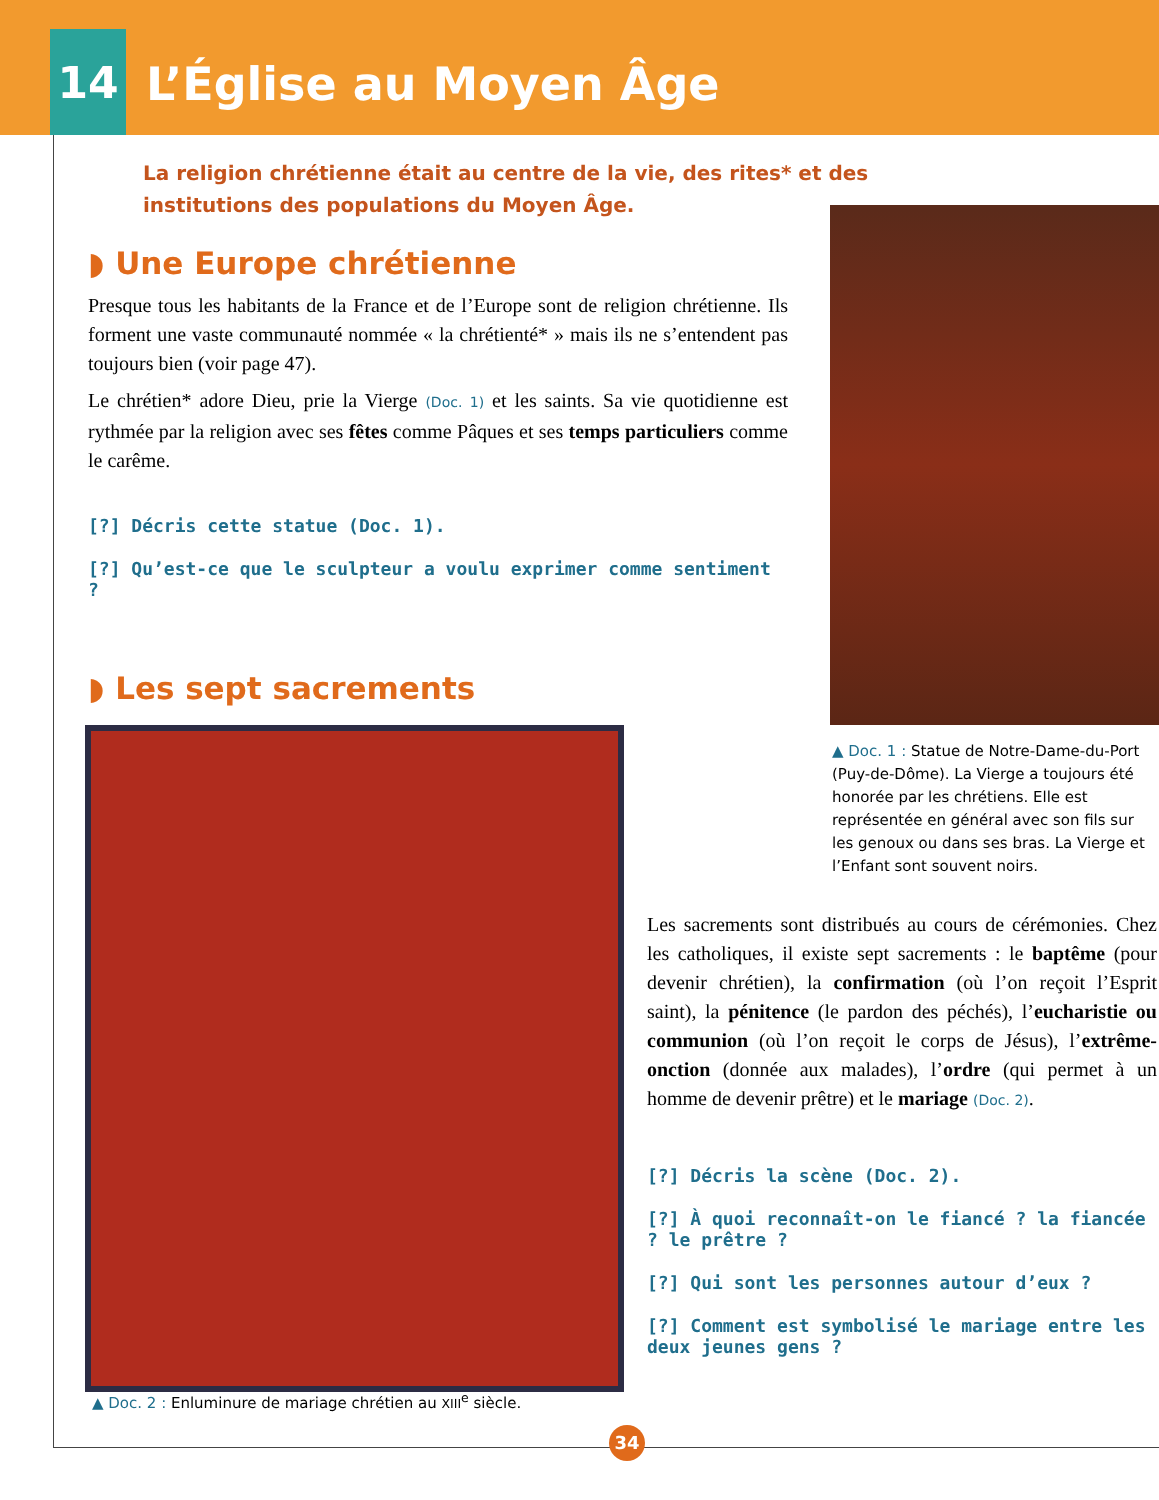14
L’Église au Moyen Âge
La religion chrétienne était au centre de la vie, des rites* et des institutions des populations du Moyen Âge.
◗ Une Europe chrétienne
Presque tous les habitants de la France et de l’Europe sont de religion chrétienne. Ils forment une vaste communauté nommée « la chrétienté* » mais ils ne s’entendent pas toujours bien (voir page 47).
Le chrétien* adore Dieu, prie la Vierge (Doc. 1) et les saints. Sa vie quotidienne est rythmée par la religion avec ses fêtes comme Pâques et ses temps particuliers comme le carême.
[?] Décris cette statue (Doc. 1).
[?] Qu’est-ce que le sculpteur a voulu exprimer comme sentiment ?
◗ Les sept sacrements
▲ Doc. 1 : Statue de Notre-Dame-du-Port (Puy-de-Dôme). La Vierge a toujours été honorée par les chrétiens. Elle est représentée en général avec son fils sur les genoux ou dans ses bras. La Vierge et l’Enfant sont souvent noirs.
▲ Doc. 2 : Enluminure de mariage chrétien au XIII<sup>e</sup> siècle.
Les sacrements sont distribués au cours de cérémonies. Chez les catholiques, il existe sept sacrements : le baptême (pour devenir chrétien), la confirmation (où l’on reçoit l’Esprit saint), la pénitence (le pardon des péchés), l’eucharistie ou communion (où l’on reçoit le corps de Jésus), l’extrême-onction (donnée aux malades), l’ordre (qui permet à un homme de devenir prêtre) et le mariage (Doc. 2).
[?] Décris la scène (Doc. 2).
[?] À quoi reconnaît-on le fiancé ? la fiancée ? le prêtre ?
[?] Qui sont les personnes autour d’eux ?
[?] Comment est symbolisé le mariage entre les deux jeunes gens ?
34